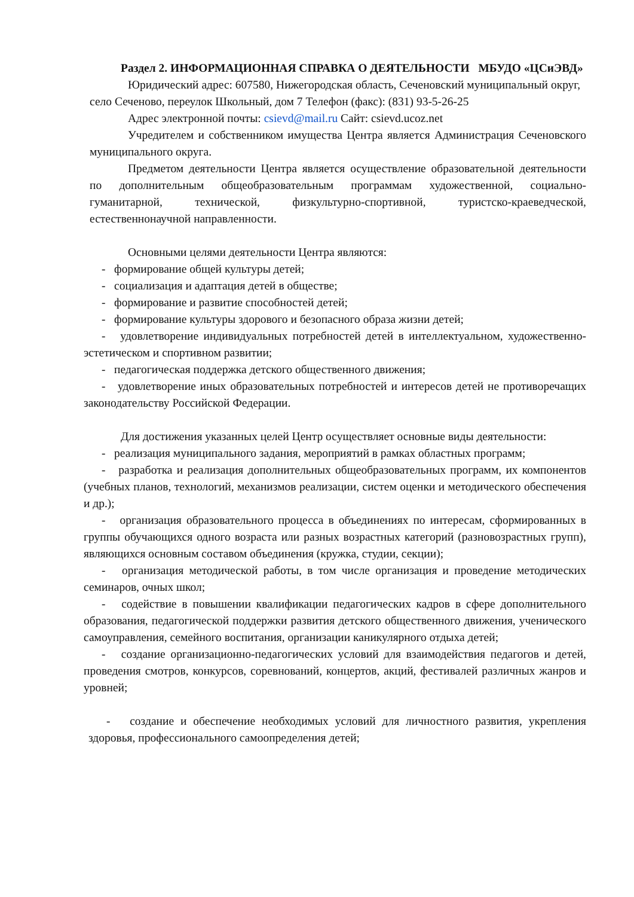Раздел 2. ИНФОРМАЦИОННАЯ СПРАВКА О ДЕЯТЕЛЬНОСТИ МБУДО «ЦСиЭВД»
Юридический адрес: 607580, Нижегородская область, Сеченовский муниципальный округ, село Сеченово, переулок Школьный, дом 7 Телефон (факс): (831) 93-5-26-25
Адрес электронной почты: csievd@mail.ru Сайт: csievd.ucoz.net
Учредителем и собственником имущества Центра является Администрация Сеченовского муниципального округа.
Предметом деятельности Центра является осуществление образовательной деятельности по дополнительным общеобразовательным программам художественной, социально-гуманитарной, технической, физкультурно-спортивной, туристско-краеведческой, естественнонаучной направленности.
Основными целями деятельности Центра являются:
- формирование общей культуры детей;
- социализация и адаптация детей в обществе;
- формирование и развитие способностей детей;
- формирование культуры здорового и безопасного образа жизни детей;
- удовлетворение индивидуальных потребностей детей в интеллектуальном, художественно-эстетическом и спортивном развитии;
- педагогическая поддержка детского общественного движения;
- удовлетворение иных образовательных потребностей и интересов детей не противоречащих законодательству Российской Федерации.
Для достижения указанных целей Центр осуществляет основные виды деятельности:
- реализация муниципального задания, мероприятий в рамках областных программ;
- разработка и реализация дополнительных общеобразовательных программ, их компонентов (учебных планов, технологий, механизмов реализации, систем оценки и методического обеспечения и др.);
- организация образовательного процесса в объединениях по интересам, сформированных в группы обучающихся одного возраста или разных возрастных категорий (разновозрастных групп), являющихся основным составом объединения (кружка, студии, секции);
- организация методической работы, в том числе организация и проведение методических семинаров, очных школ;
- содействие в повышении квалификации педагогических кадров в сфере дополнительного образования, педагогической поддержки развития детского общественного движения, ученического самоуправления, семейного воспитания, организации каникулярного отдыха детей;
- создание организационно-педагогических условий для взаимодействия педагогов и детей, проведения смотров, конкурсов, соревнований, концертов, акций, фестивалей различных жанров и уровней;
- создание и обеспечение необходимых условий для личностного развития, укрепления здоровья, профессионального самоопределения детей;